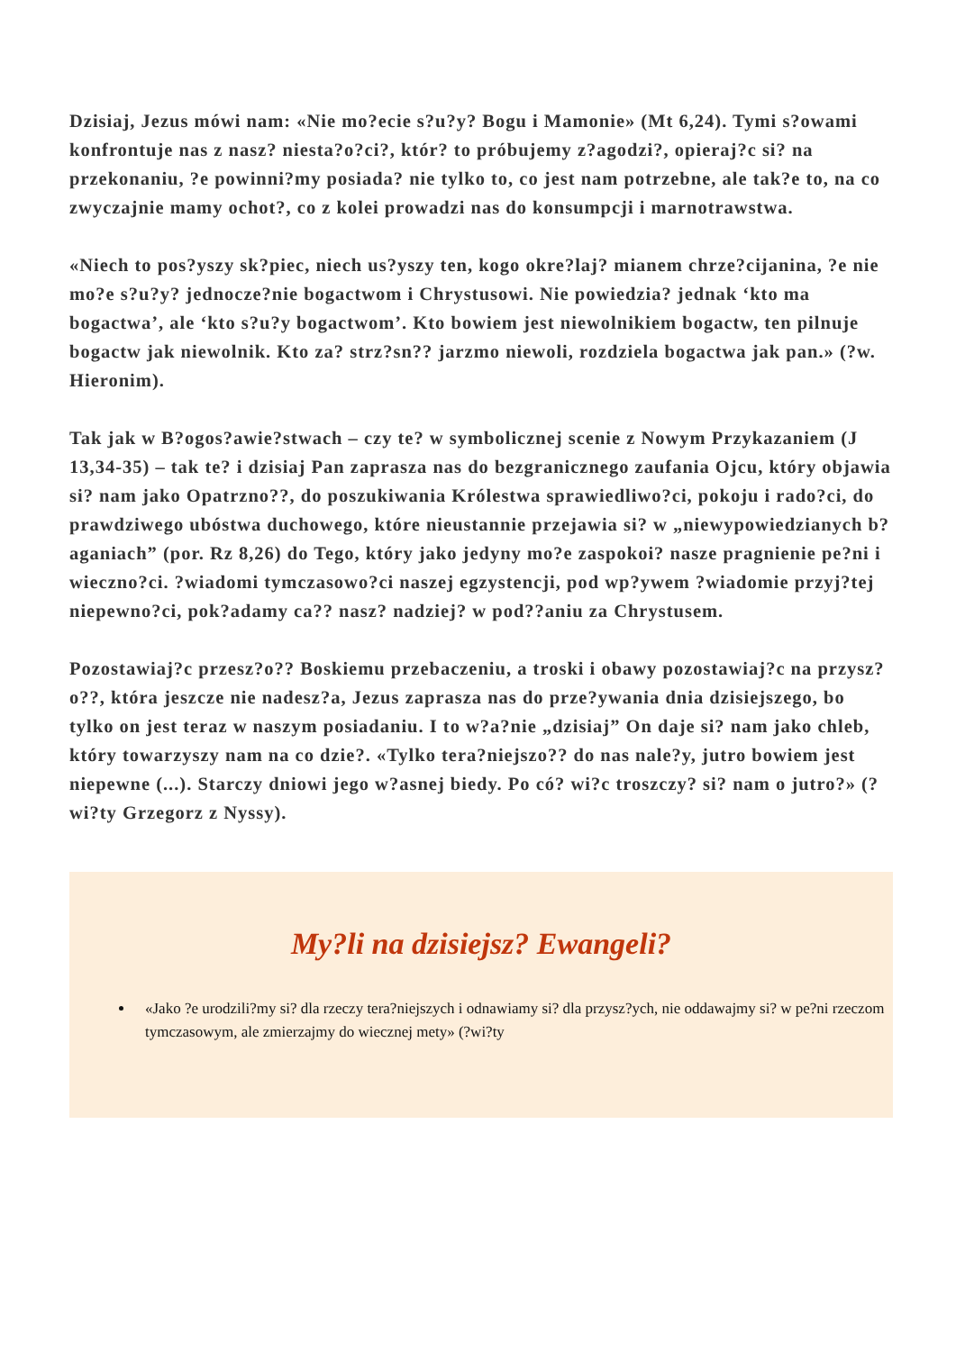Dzisiaj, Jezus mówi nam: «Nie mo?ecie s?u?y? Bogu i Mamonie» (Mt 6,24). Tymi s?owami konfrontuje nas z nasz? niesta?o?ci?, któr? to próbujemy z?agodzi?, opieraj?c si? na przekonaniu, ?e powinni?my posiada? nie tylko to, co jest nam potrzebne, ale tak?e to, na co zwyczajnie mamy ochot?, co z kolei prowadzi nas do konsumpcji i marnotrawstwa.
«Niech to pos?yszy sk?piec, niech us?yszy ten, kogo okre?laj? mianem chrze?cijanina, ?e nie mo?e s?u?y? jednocze?nie bogactwom i Chrystusowi. Nie powiedzia? jednak ‘kto ma bogactwa’, ale ‘kto s?u?y bogactwom’. Kto bowiem jest niewolnikiem bogactw, ten pilnuje bogactw jak niewolnik. Kto za? strz?sn?? jarzmo niewoli, rozdziela bogactwa jak pan.» (?w. Hieronim).
Tak jak w B?ogos?awie?stwach – czy te? w symbolicznej scenie z Nowym Przykazaniem (J 13,34-35) – tak te? i dzisiaj Pan zaprasza nas do bezgranicznego zaufania Ojcu, który objawia si? nam jako Opatrzno??, do poszukiwania Królestwa sprawiedliwo?ci, pokoju i rado?ci, do prawdziwego ubóstwa duchowego, które nieustannie przejawia si? w „niewypowiedzianych b?aganiach” (por. Rz 8,26) do Tego, który jako jedyny mo?e zaspokoi? nasze pragnienie pe?ni i wieczno?ci. ?wiadomi tymczasowo?ci naszej egzystencji, pod wp?ywem ?wiadomie przyj?tej niepewno?ci, pok?adamy ca?? nasz? nadziej? w pod??aniu za Chrystusem.
Pozostawiaj?c przesz?o?? Boskiemu przebaczeniu, a troski i obawy pozostawiaj?c na przysz?o??, która jeszcze nie nadesz?a, Jezus zaprasza nas do prze?ywania dnia dzisiejszego, bo tylko on jest teraz w naszym posiadaniu. I to w?a?nie „dzisiaj” On daje si? nam jako chleb, który towarzyszy nam na co dzie?. «Tylko tera?niejszo?? do nas nale?y, jutro bowiem jest niepewne (...). Starczy dniowi jego w?asnej biedy. Po có? wi?c troszczy? si? nam o jutro?» (?wi?ty Grzegorz z Nyssy).
My?li na dzisiejsz? Ewangeli?
«Jako ?e urodzili?my si? dla rzeczy tera?niejszych i odnawiamy si? dla przysz?ych, nie oddawajmy si? w pe?ni rzeczom tymczasowym, ale zmierzajmy do wiecznej mety» (?wi?ty